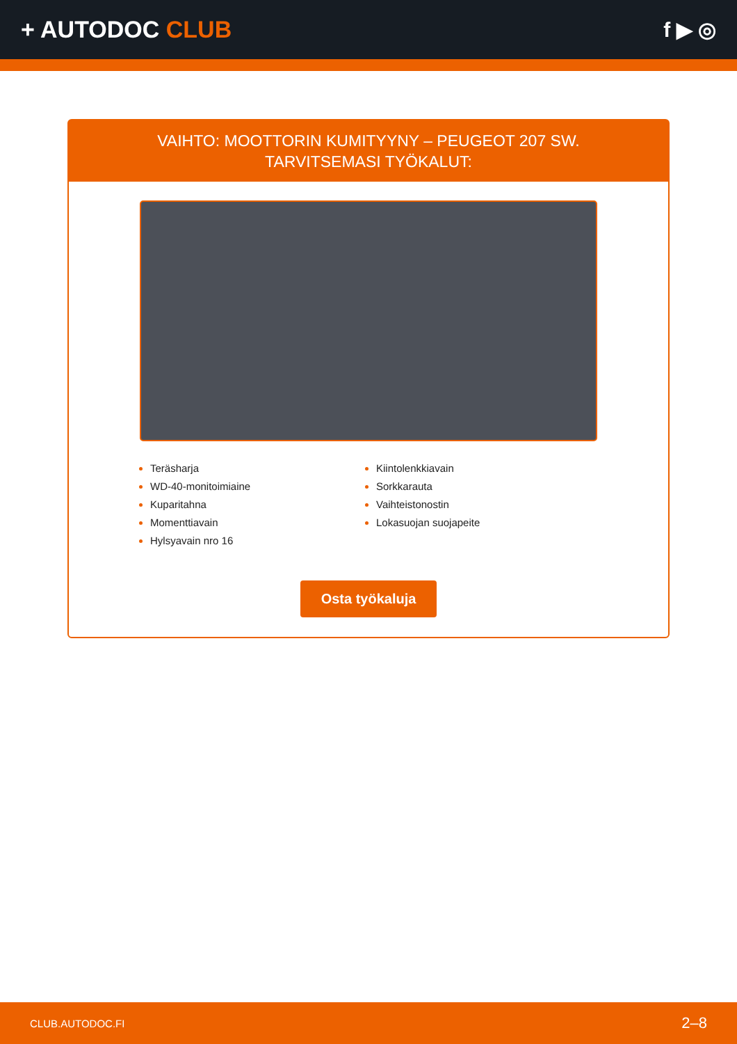+ AUTODOC CLUB f ▶ ◎
VAIHTO: MOOTTORIN KUMITYYNY – PEUGEOT 207 SW.
TARVITSEMASI TYÖKALUT:
Teräsharja
WD-40-monitoimiaine
Kuparitahna
Momenttiavain
Hylsyavain nro 16
Kiintolenkkiavain
Sorkkarauta
Vaihteistonostin
Lokasuojan suojapeite
Osta työkaluja
CLUB.AUTODOC.FI 2–8